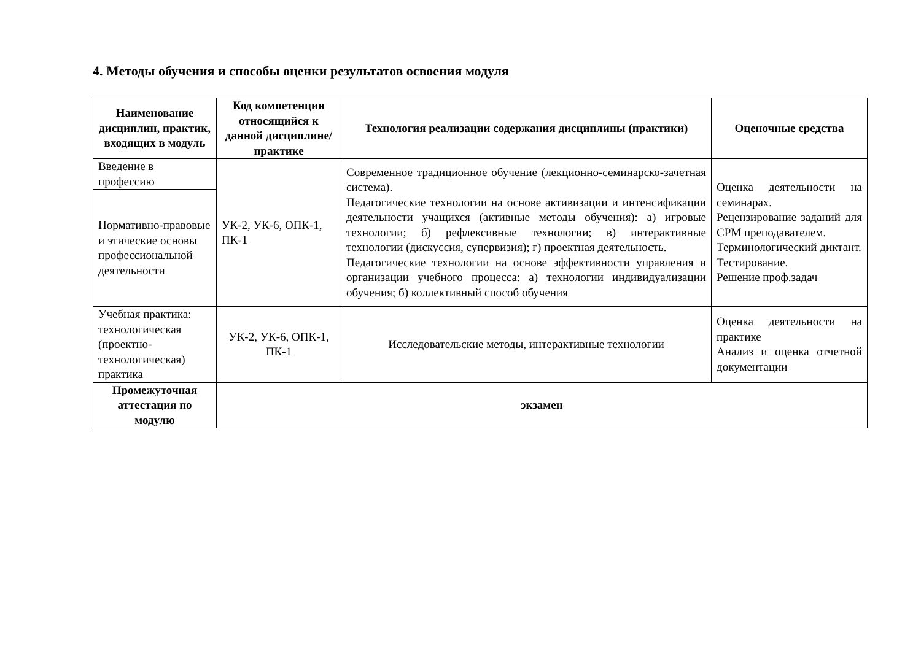4. Методы обучения и способы оценки результатов освоения модуля
| Наименование дисциплин, практик, входящих в модуль | Код компетенции относящийся к данной дисциплине/ практике | Технология реализации содержания дисциплины (практики) | Оценочные средства |
| --- | --- | --- | --- |
| Введение в профессию | УК-2, УК-6, ОПК-1, ПК-1 | Современное традиционное обучение (лекционно-семинарско-зачетная система). Педагогические технологии на основе активизации и интенсификации деятельности учащихся (активные методы обучения): а) игровые технологии; б) рефлексивные технологии; в) интерактивные технологии (дискуссия, супервизия); г) проектная деятельность. Педагогические технологии на основе эффективности управления и организации учебного процесса: а) технологии индивидуализации обучения; б) коллективный способ обучения | Оценка деятельности на семинарах. Рецензирование заданий для СРМ преподавателем. Терминологический диктант. Тестирование. Решение проф.задач |
| Нормативно-правовые и этические основы профессиональной деятельности | | | |
| Учебная практика: технологическая (проектно-технологическая) практика | УК-2, УК-6, ОПК-1, ПК-1 | Исследовательские методы, интерактивные технологии | Оценка деятельности на практике Анализ и оценка отчетной документации |
| Промежуточная аттестация по модулю | экзамен | | |